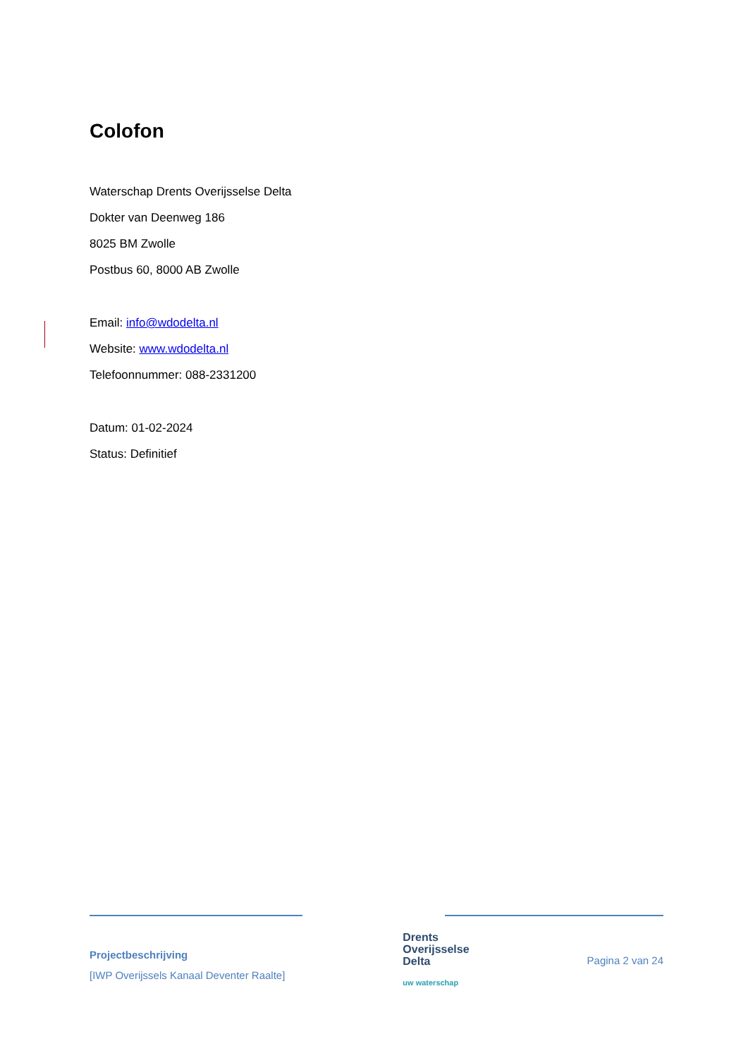Colofon
Waterschap Drents Overijsselse Delta
Dokter van Deenweg 186
8025 BM Zwolle
Postbus 60, 8000 AB Zwolle
Email: info@wdodelta.nl
Website: www.wdodelta.nl
Telefoonnummer: 088-2331200
Datum: 01-02-2024
Status: Definitief
Projectbeschrijving
[IWP Overijssels Kanaal Deventer Raalte]
Drents
Overijsselse
Delta
uw waterschap
Pagina 2 van 24